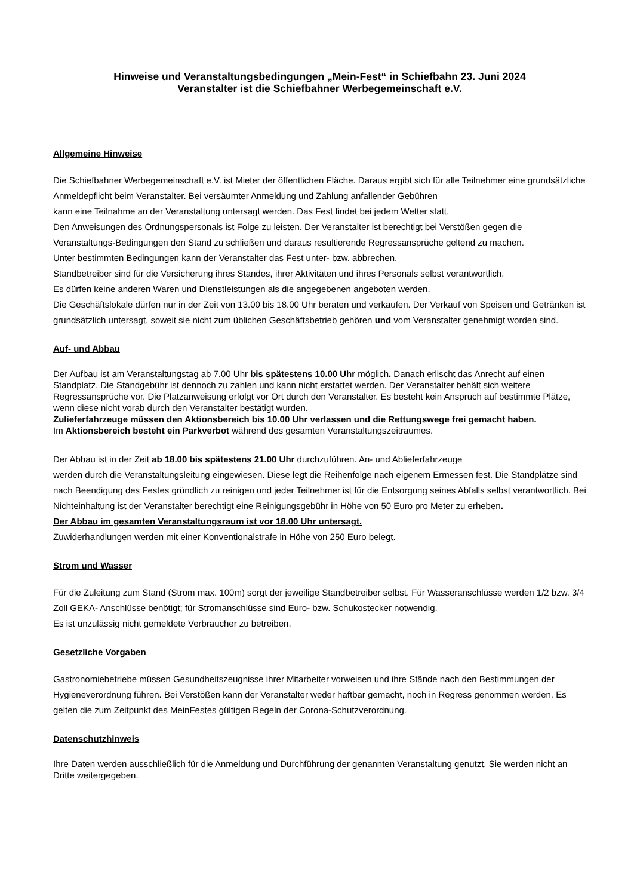Hinweise und Veranstaltungsbedingungen „Mein-Fest“ in Schiefbahn 23. Juni 2024
Veranstalter ist die Schiefbahner Werbegemeinschaft e.V.
Allgemeine Hinweise
Die Schiefbahner Werbegemeinschaft e.V. ist Mieter der öffentlichen Fläche. Daraus ergibt sich für alle Teilnehmer eine grundsätzliche Anmeldepflicht beim Veranstalter. Bei versäumter Anmeldung und Zahlung anfallender Gebühren
kann eine Teilnahme an der Veranstaltung untersagt werden. Das Fest findet bei jedem Wetter statt.
Den Anweisungen des Ordnungspersonals ist Folge zu leisten. Der Veranstalter ist berechtigt bei Verstößen gegen die Veranstaltungs-Bedingungen den Stand zu schließen und daraus resultierende Regressansprüche geltend zu machen.
Unter bestimmten Bedingungen kann der Veranstalter das Fest unter- bzw. abbrechen.
Standbetreiber sind für die Versicherung ihres Standes, ihrer Aktivitäten und ihres Personals selbst verantwortlich.
Es dürfen keine anderen Waren und Dienstleistungen als die angegebenen angeboten werden.
Die Geschäftslokale dürfen nur in der Zeit von 13.00 bis 18.00 Uhr beraten und verkaufen. Der Verkauf von Speisen und Getränken ist grundsätzlich untersagt, soweit sie nicht zum üblichen Geschäftsbetrieb gehören und vom Veranstalter genehmigt worden sind.
Auf- und Abbau
Der Aufbau ist am Veranstaltungstag ab 7.00 Uhr bis spätestens 10.00 Uhr möglich. Danach erlischt das Anrecht auf einen Standplatz. Die Standgebühr ist dennoch zu zahlen und kann nicht erstattet werden. Der Veranstalter behält sich weitere Regressansprüche vor. Die Platzanweisung erfolgt vor Ort durch den Veranstalter. Es besteht kein Anspruch auf bestimmte Plätze, wenn diese nicht vorab durch den Veranstalter bestätigt wurden.
Zulieferfahrzeuge müssen den Aktionsbereich bis 10.00 Uhr verlassen und die Rettungswege frei gemacht haben.
Im Aktionsbereich besteht ein Parkverbot während des gesamten Veranstaltungszeitraumes.
Der Abbau ist in der Zeit ab 18.00 bis spätestens 21.00 Uhr durchzuführen. An- und Ablieferfahrzeuge
werden durch die Veranstaltungsleitung eingewiesen. Diese legt die Reihenfolge nach eigenem Ermessen fest. Die Standplätze sind nach Beendigung des Festes gründlich zu reinigen und jeder Teilnehmer ist für die Entsorgung seines Abfalls selbst verantwortlich. Bei Nichteinhaltung ist der Veranstalter berechtigt eine Reinigungsgebühr in Höhe von 50 Euro pro Meter zu erheben.
Der Abbau im gesamten Veranstaltungsraum ist vor 18.00 Uhr untersagt.
Zuwiderhandlungen werden mit einer Konventionalstrafe in Höhe von 250 Euro belegt.
Strom und Wasser
Für die Zuleitung zum Stand (Strom max. 100m) sorgt der jeweilige Standbetreiber selbst. Für Wasseranschlüsse werden 1/2 bzw. 3/4 Zoll GEKA- Anschlüsse benötigt; für Stromanschlüsse sind Euro- bzw. Schukostecker notwendig.
Es ist unzulässig nicht gemeldete Verbraucher zu betreiben.
Gesetzliche Vorgaben
Gastronomiebetriebe müssen Gesundheitszeugnisse ihrer Mitarbeiter vorweisen und ihre Stände nach den Bestimmungen der Hygieneverordnung führen. Bei Verstößen kann der Veranstalter weder haftbar gemacht, noch in Regress genommen werden. Es gelten die zum Zeitpunkt des MeinFestes gültigen Regeln der Corona-Schutzverordnung.
Datenschutzhinweis
Ihre Daten werden ausschließlich für die Anmeldung und Durchführung der genannten Veranstaltung genutzt. Sie werden nicht an Dritte weitergegeben.